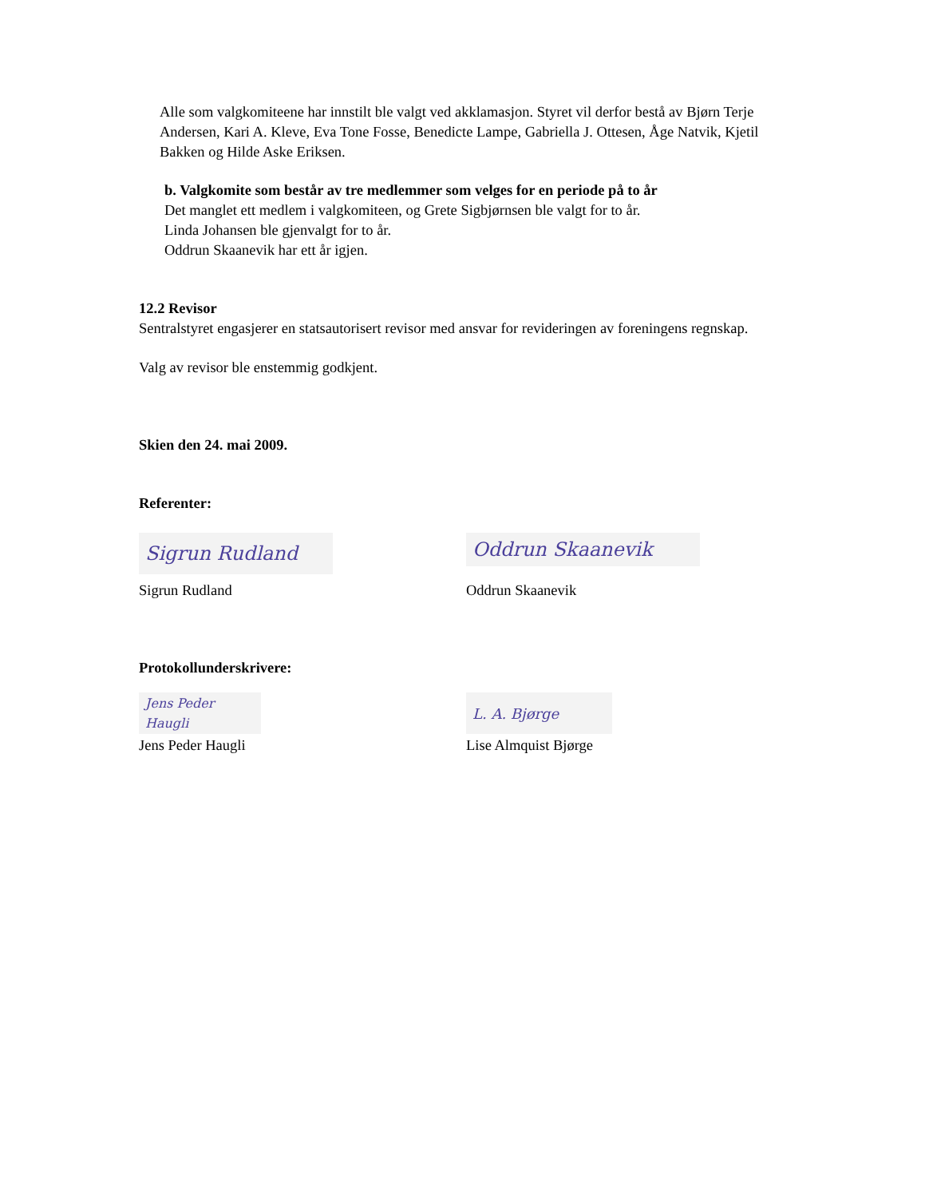Alle som valgkomiteene har innstilt ble valgt ved akklamasjon. Styret vil derfor bestå av Bjørn Terje Andersen, Kari A. Kleve, Eva Tone Fosse, Benedicte Lampe, Gabriella J. Ottesen, Åge Natvik, Kjetil Bakken og Hilde Aske Eriksen.
b. Valgkomite som består av tre medlemmer som velges for en periode på to år
Det manglet ett medlem i valgkomiteen, og Grete Sigbjørnsen ble valgt for to år.
Linda Johansen ble gjenvalgt for to år.
Oddrun Skaanevik har ett år igjen.
12.2 Revisor
Sentralstyret engasjerer en statsautorisert revisor med ansvar for revideringen av foreningens regnskap.
Valg av revisor ble enstemmig godkjent.
Skien den 24. mai 2009.
Referenter:
Sigrun Rudland
Sigrun Rudland
Oddrun Skaanevik
Oddrun Skaanevik
Protokollunderskrivere:
Jens Peder Haugli
Jens Peder Haugli
L. A. Bjørge
Lise Almquist Bjørge